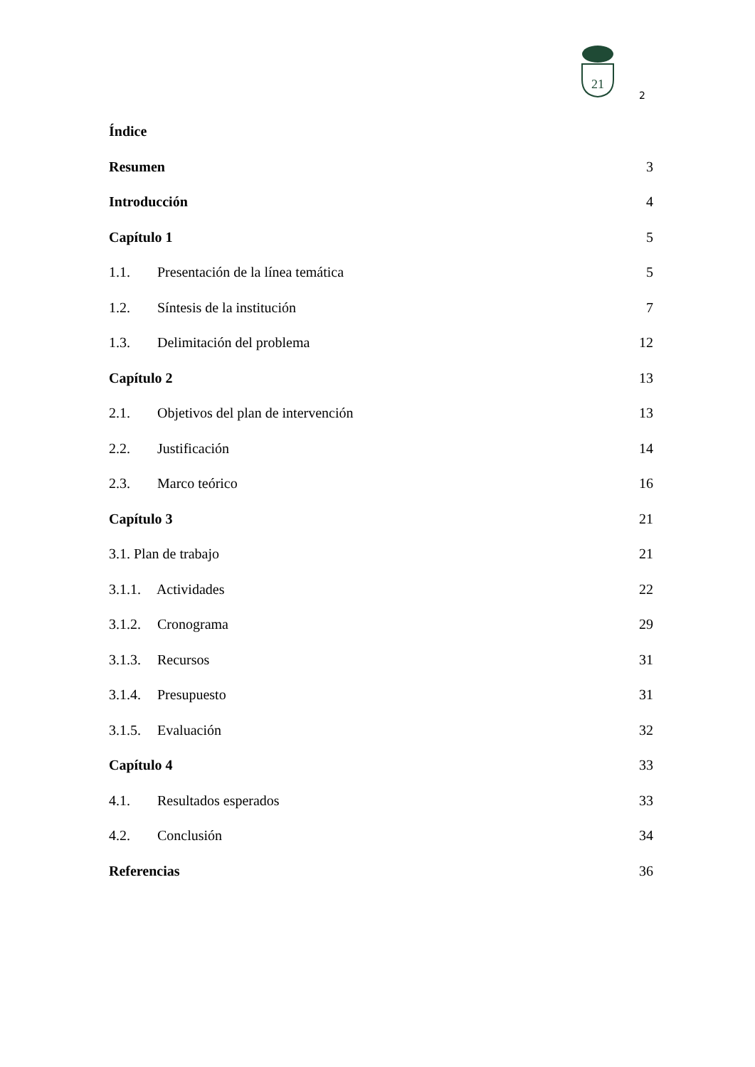21
2
Índice
Resumen 3
Introducción 4
Capítulo 1 5
1.1. Presentación de la línea temática 5
1.2. Síntesis de la institución 7
1.3. Delimitación del problema 12
Capítulo 2 13
2.1. Objetivos del plan de intervención 13
2.2. Justificación 14
2.3. Marco teórico 16
Capítulo 3 21
3.1. Plan de trabajo 21
3.1.1. Actividades 22
3.1.2. Cronograma 29
3.1.3. Recursos 31
3.1.4. Presupuesto 31
3.1.5. Evaluación 32
Capítulo 4 33
4.1. Resultados esperados 33
4.2. Conclusión 34
Referencias 36